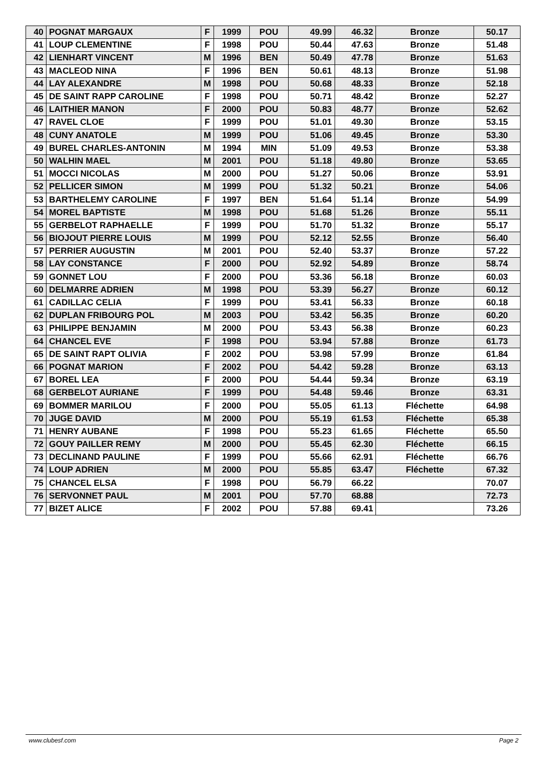| 40 | POGNAT MARGAUX | F | 1999 | POU | 49.99 | 46.32 | Bronze | 50.17 |
| 41 | LOUP CLEMENTINE | F | 1998 | POU | 50.44 | 47.63 | Bronze | 51.48 |
| 42 | LIENHART VINCENT | M | 1996 | BEN | 50.49 | 47.78 | Bronze | 51.63 |
| 43 | MACLEOD NINA | F | 1996 | BEN | 50.61 | 48.13 | Bronze | 51.98 |
| 44 | LAY ALEXANDRE | M | 1998 | POU | 50.68 | 48.33 | Bronze | 52.18 |
| 45 | DE SAINT RAPP CAROLINE | F | 1998 | POU | 50.71 | 48.42 | Bronze | 52.27 |
| 46 | LAITHIER MANON | F | 2000 | POU | 50.83 | 48.77 | Bronze | 52.62 |
| 47 | RAVEL CLOE | F | 1999 | POU | 51.01 | 49.30 | Bronze | 53.15 |
| 48 | CUNY ANATOLE | M | 1999 | POU | 51.06 | 49.45 | Bronze | 53.30 |
| 49 | BUREL CHARLES-ANTONIN | M | 1994 | MIN | 51.09 | 49.53 | Bronze | 53.38 |
| 50 | WALHIN MAEL | M | 2001 | POU | 51.18 | 49.80 | Bronze | 53.65 |
| 51 | MOCCI NICOLAS | M | 2000 | POU | 51.27 | 50.06 | Bronze | 53.91 |
| 52 | PELLICER SIMON | M | 1999 | POU | 51.32 | 50.21 | Bronze | 54.06 |
| 53 | BARTHELEMY CAROLINE | F | 1997 | BEN | 51.64 | 51.14 | Bronze | 54.99 |
| 54 | MOREL BAPTISTE | M | 1998 | POU | 51.68 | 51.26 | Bronze | 55.11 |
| 55 | GERBELOT RAPHAELLE | F | 1999 | POU | 51.70 | 51.32 | Bronze | 55.17 |
| 56 | BIOJOUT PIERRE LOUIS | M | 1999 | POU | 52.12 | 52.55 | Bronze | 56.40 |
| 57 | PERRIER AUGUSTIN | M | 2001 | POU | 52.40 | 53.37 | Bronze | 57.22 |
| 58 | LAY CONSTANCE | F | 2000 | POU | 52.92 | 54.89 | Bronze | 58.74 |
| 59 | GONNET LOU | F | 2000 | POU | 53.36 | 56.18 | Bronze | 60.03 |
| 60 | DELMARRE ADRIEN | M | 1998 | POU | 53.39 | 56.27 | Bronze | 60.12 |
| 61 | CADILLAC CELIA | F | 1999 | POU | 53.41 | 56.33 | Bronze | 60.18 |
| 62 | DUPLAN FRIBOURG POL | M | 2003 | POU | 53.42 | 56.35 | Bronze | 60.20 |
| 63 | PHILIPPE BENJAMIN | M | 2000 | POU | 53.43 | 56.38 | Bronze | 60.23 |
| 64 | CHANCEL EVE | F | 1998 | POU | 53.94 | 57.88 | Bronze | 61.73 |
| 65 | DE SAINT RAPT OLIVIA | F | 2002 | POU | 53.98 | 57.99 | Bronze | 61.84 |
| 66 | POGNAT MARION | F | 2002 | POU | 54.42 | 59.28 | Bronze | 63.13 |
| 67 | BOREL LEA | F | 2000 | POU | 54.44 | 59.34 | Bronze | 63.19 |
| 68 | GERBELOT AURIANE | F | 1999 | POU | 54.48 | 59.46 | Bronze | 63.31 |
| 69 | BOMMER MARILOU | F | 2000 | POU | 55.05 | 61.13 | Fléchette | 64.98 |
| 70 | JUGE DAVID | M | 2000 | POU | 55.19 | 61.53 | Fléchette | 65.38 |
| 71 | HENRY AUBANE | F | 1998 | POU | 55.23 | 61.65 | Fléchette | 65.50 |
| 72 | GOUY PAILLER REMY | M | 2000 | POU | 55.45 | 62.30 | Fléchette | 66.15 |
| 73 | DECLINAND PAULINE | F | 1999 | POU | 55.66 | 62.91 | Fléchette | 66.76 |
| 74 | LOUP ADRIEN | M | 2000 | POU | 55.85 | 63.47 | Fléchette | 67.32 |
| 75 | CHANCEL ELSA | F | 1998 | POU | 56.79 | 66.22 | | 70.07 |
| 76 | SERVONNET PAUL | M | 2001 | POU | 57.70 | 68.88 | | 72.73 |
| 77 | BIZET ALICE | F | 2002 | POU | 57.88 | 69.41 | | 73.26 |
www.clubesf.com Page 2